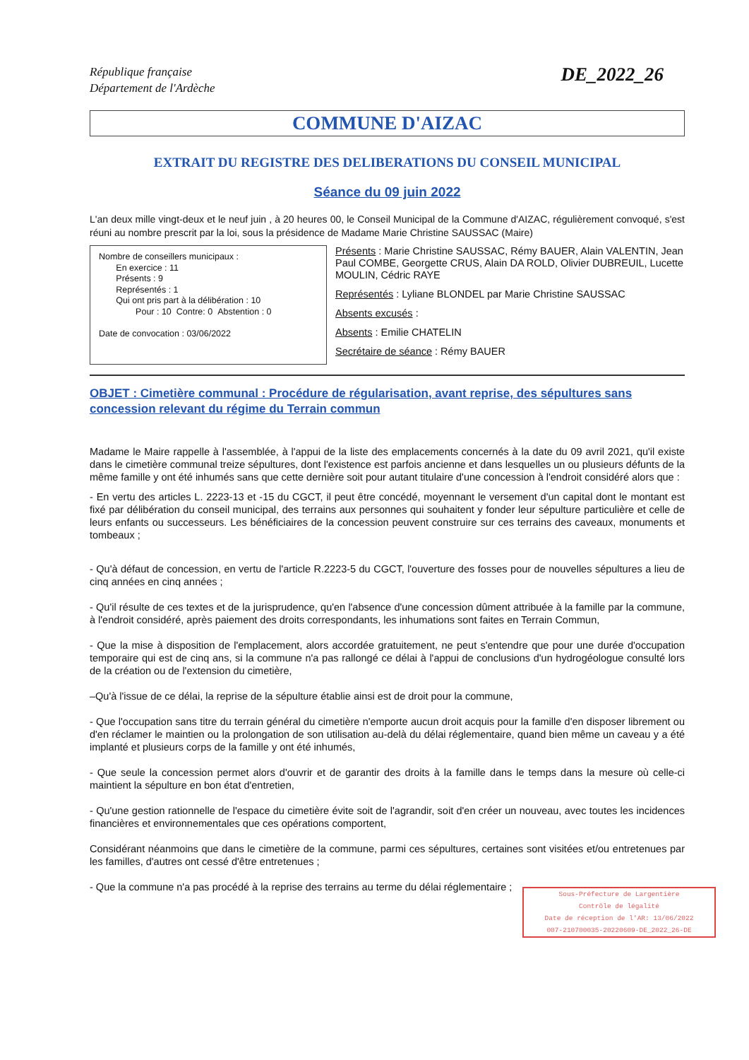République française
Département de l'Ardèche
DE_2022_26
COMMUNE D'AIZAC
EXTRAIT DU REGISTRE DES DELIBERATIONS DU CONSEIL MUNICIPAL
Séance du 09 juin 2022
L'an deux mille vingt-deux et le neuf juin , à 20 heures 00, le Conseil Municipal de la Commune d'AIZAC, régulièrement convoqué, s'est réuni au nombre prescrit par la loi, sous la présidence de Madame Marie Christine SAUSSAC (Maire)
Nombre de conseillers municipaux :
En exercice : 11
Présents : 9
Représentés : 1
Qui ont pris part à la délibération : 10
Pour : 10 Contre: 0 Abstention : 0
Date de convocation : 03/06/2022
Présents : Marie Christine SAUSSAC, Rémy BAUER, Alain VALENTIN, Jean Paul COMBE, Georgette CRUS, Alain DA ROLD, Olivier DUBREUIL, Lucette MOULIN, Cédric RAYE
Représentés : Lyliane BLONDEL par Marie Christine SAUSSAC
Absents excusés :
Absents : Emilie CHATELIN
Secrétaire de séance : Rémy BAUER
OBJET : Cimetière communal : Procédure de régularisation, avant reprise, des sépultures sans concession relevant du régime du Terrain commun
Madame le Maire rappelle à l'assemblée, à l'appui de la liste des emplacements concernés à la date du 09 avril 2021, qu'il existe dans le cimetière communal treize sépultures, dont l'existence est parfois ancienne et dans lesquelles un ou plusieurs défunts de la même famille y ont été inhumés sans que cette dernière soit pour autant titulaire d'une concession à l'endroit considéré alors que :
- En vertu des articles L. 2223-13 et -15 du CGCT, il peut être concédé, moyennant le versement d'un capital dont le montant est fixé par délibération du conseil municipal, des terrains aux personnes qui souhaitent y fonder leur sépulture particulière et celle de leurs enfants ou successeurs. Les bénéficiaires de la concession peuvent construire sur ces terrains des caveaux, monuments et tombeaux ;
- Qu'à défaut de concession, en vertu de l'article R.2223-5 du CGCT, l'ouverture des fosses pour de nouvelles sépultures a lieu de cinq années en cinq années ;
- Qu'il résulte de ces textes et de la jurisprudence, qu'en l'absence d'une concession dûment attribuée à la famille par la commune, à l'endroit considéré, après paiement des droits correspondants, les inhumations sont faites en Terrain Commun,
- Que la mise à disposition de l'emplacement, alors accordée gratuitement, ne peut s'entendre que pour une durée d'occupation temporaire qui est de cinq ans, si la commune n'a pas rallongé ce délai à l'appui de conclusions d'un hydrogéologue consulté lors de la création ou de l'extension du cimetière,
–Qu'à l'issue de ce délai, la reprise de la sépulture établie ainsi est de droit pour la commune,
- Que l'occupation sans titre du terrain général du cimetière n'emporte aucun droit acquis pour la famille d'en disposer librement ou d'en réclamer le maintien ou la prolongation de son utilisation au-delà du délai réglementaire, quand bien même un caveau y a été implanté et plusieurs corps de la famille y ont été inhumés,
- Que seule la concession permet alors d'ouvrir et de garantir des droits à la famille dans le temps dans la mesure où celle-ci maintient la sépulture en bon état d'entretien,
- Qu'une gestion rationnelle de l'espace du cimetière évite soit de l'agrandir, soit d'en créer un nouveau, avec toutes les incidences financières et environnementales que ces opérations comportent,
Considérant néanmoins que dans le cimetière de la commune, parmi ces sépultures, certaines sont visitées et/ou entretenues par les familles, d'autres ont cessé d'être entretenues ;
- Que la commune n'a pas procédé à la reprise des terrains au terme du délai réglementaire ;
Sous-Préfecture de Largentière
Contrôle de légalité
Date de réception de l'AR: 13/06/2022
007-210700035-20220609-DE_2022_26-DE